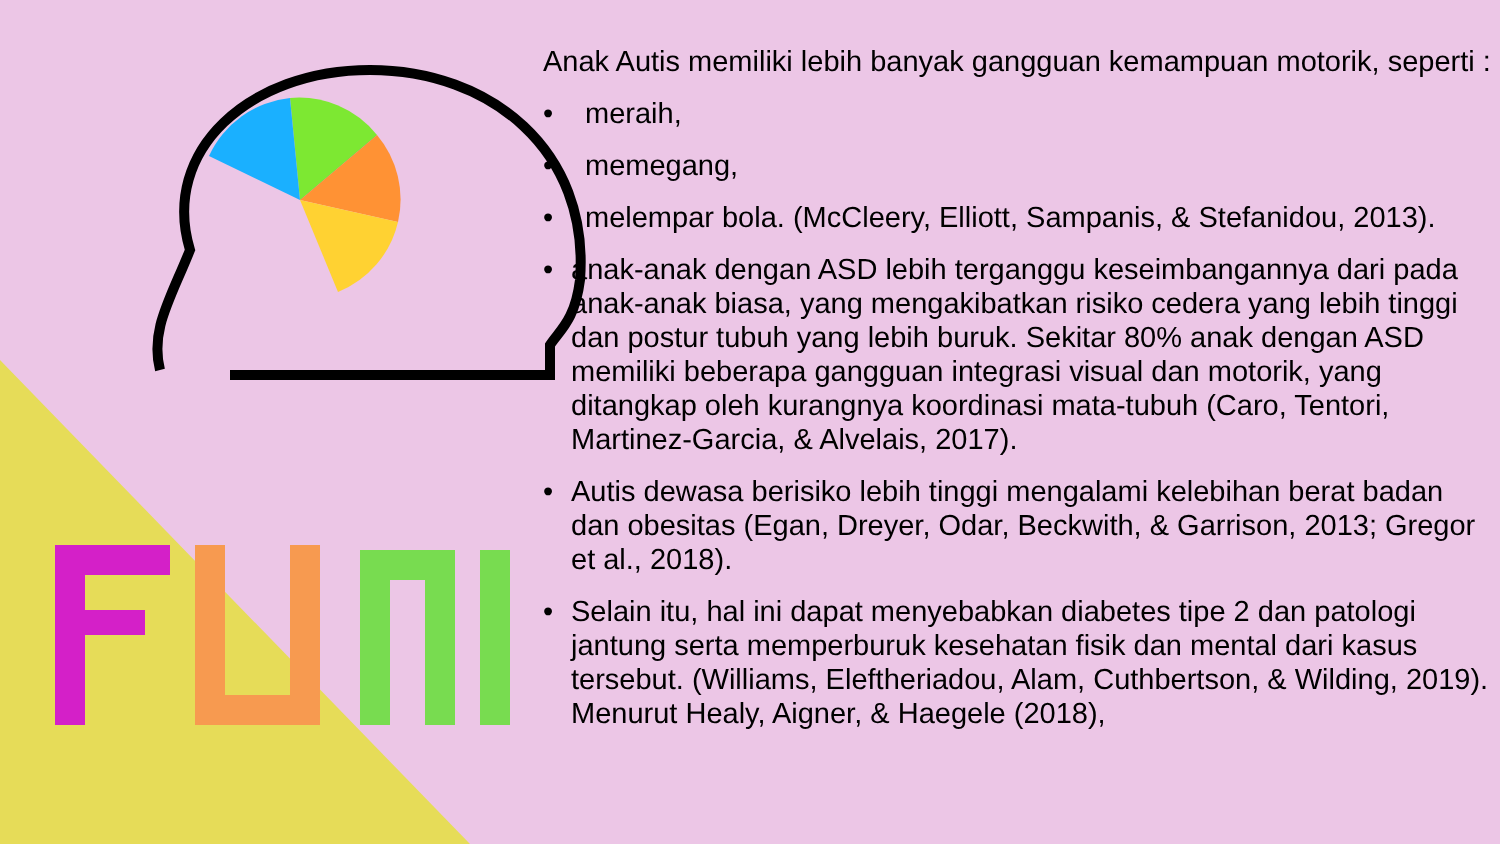Anak Autis memiliki lebih banyak gangguan kemampuan motorik, seperti :
• meraih,
• memegang,
• melempar bola. (McCleery, Elliott, Sampanis, & Stefanidou, 2013).
• anak-anak dengan ASD lebih terganggu keseimbangannya dari pada anak-anak biasa, yang mengakibatkan risiko cedera yang lebih tinggi dan postur tubuh yang lebih buruk. Sekitar 80% anak dengan ASD memiliki beberapa gangguan integrasi visual dan motorik, yang ditangkap oleh kurangnya koordinasi mata-tubuh (Caro, Tentori, Martinez-Garcia, & Alvelais, 2017).
• Autis dewasa berisiko lebih tinggi mengalami kelebihan berat badan dan obesitas (Egan, Dreyer, Odar, Beckwith, & Garrison, 2013; Gregor et al., 2018).
• Selain itu, hal ini dapat menyebabkan diabetes tipe 2 dan patologi jantung serta memperburuk kesehatan fisik dan mental dari kasus tersebut. (Williams, Eleftheriadou, Alam, Cuthbertson, & Wilding, 2019). Menurut Healy, Aigner, & Haegele (2018),